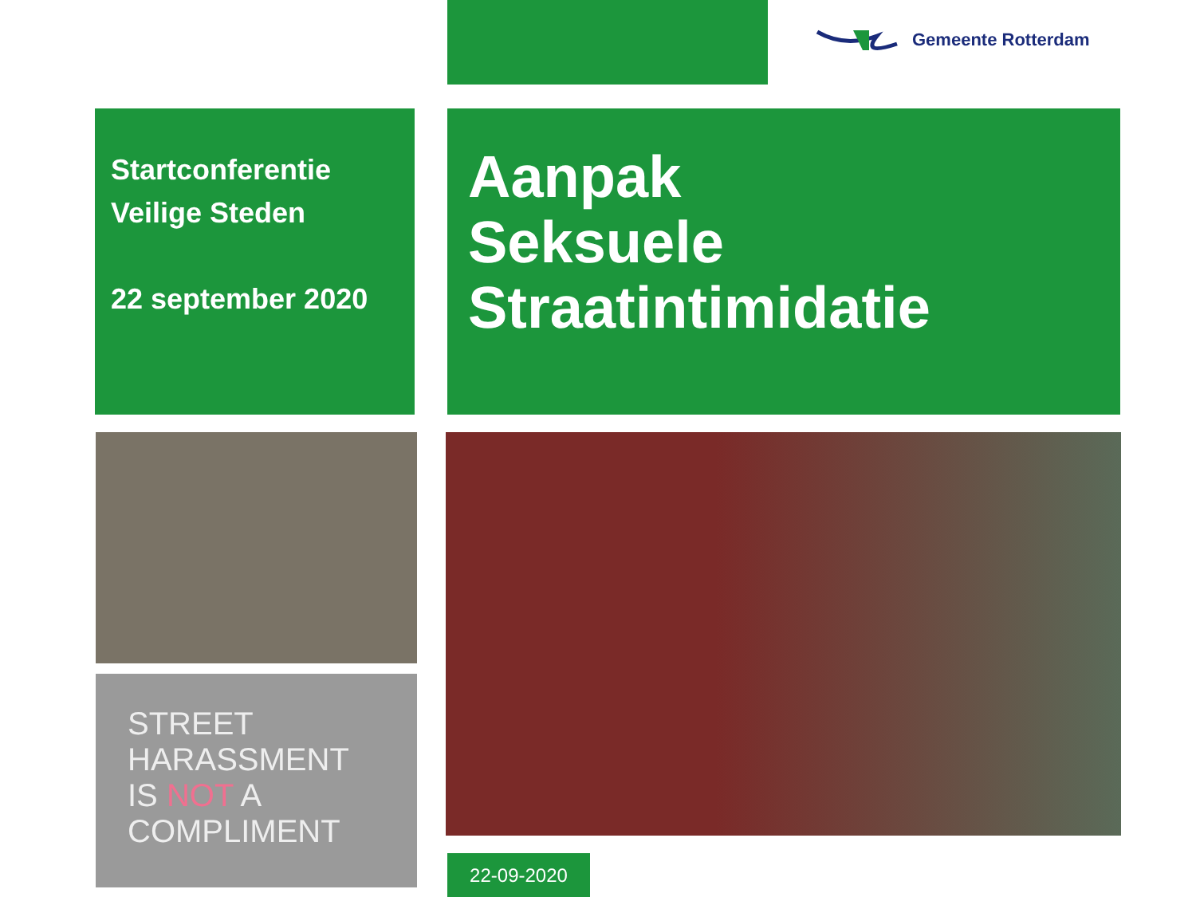Gemeente Rotterdam
Startconferentie
Veilige Steden
22 september 2020
Aanpak
Seksuele
Straatintimidatie
STREET HARASSMENT IS NOT A COMPLIMENT
22-09-2020